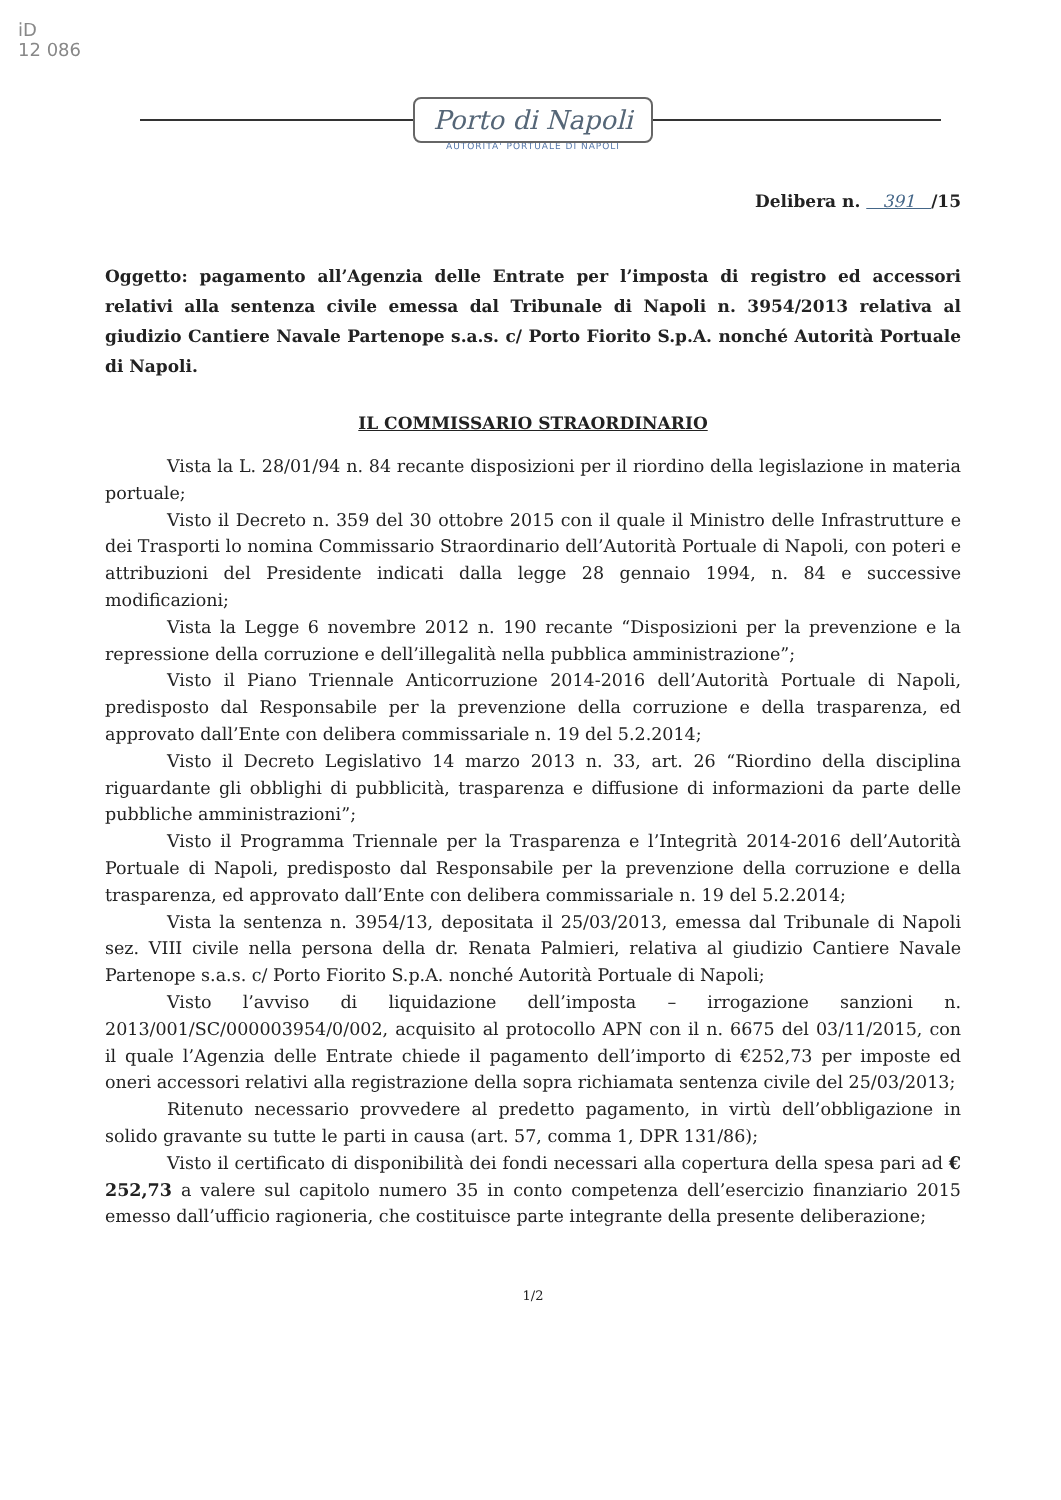iD
12 086
Porto di Napoli
AUTORITA' PORTUALE DI NAPOLI
Delibera n. 391 /15
Oggetto: pagamento all’Agenzia delle Entrate per l’imposta di registro ed accessori relativi alla sentenza civile emessa dal Tribunale di Napoli n. 3954/2013 relativa al giudizio Cantiere Navale Partenope s.a.s. c/ Porto Fiorito S.p.A. nonché Autorità Portuale di Napoli.
IL COMMISSARIO STRAORDINARIO
Vista la L. 28/01/94 n. 84 recante disposizioni per il riordino della legislazione in materia portuale;
Visto il Decreto n. 359 del 30 ottobre 2015 con il quale il Ministro delle Infrastrutture e dei Trasporti lo nomina Commissario Straordinario dell’Autorità Portuale di Napoli, con poteri e attribuzioni del Presidente indicati dalla legge 28 gennaio 1994, n. 84 e successive modificazioni;
Vista la Legge 6 novembre 2012 n. 190 recante “Disposizioni per la prevenzione e la repressione della corruzione e dell’illegalità nella pubblica amministrazione”;
Visto il Piano Triennale Anticorruzione 2014-2016 dell’Autorità Portuale di Napoli, predisposto dal Responsabile per la prevenzione della corruzione e della trasparenza, ed approvato dall’Ente con delibera commissariale n. 19 del 5.2.2014;
Visto il Decreto Legislativo 14 marzo 2013 n. 33, art. 26 “Riordino della disciplina riguardante gli obblighi di pubblicità, trasparenza e diffusione di informazioni da parte delle pubbliche amministrazioni”;
Visto il Programma Triennale per la Trasparenza e l’Integrità 2014-2016 dell’Autorità Portuale di Napoli, predisposto dal Responsabile per la prevenzione della corruzione e della trasparenza, ed approvato dall’Ente con delibera commissariale n. 19 del 5.2.2014;
Vista la sentenza n. 3954/13, depositata il 25/03/2013, emessa dal Tribunale di Napoli sez. VIII civile nella persona della dr. Renata Palmieri, relativa al giudizio Cantiere Navale Partenope s.a.s. c/ Porto Fiorito S.p.A. nonché Autorità Portuale di Napoli;
Visto l’avviso di liquidazione dell’imposta – irrogazione sanzioni n. 2013/001/SC/000003954/0/002, acquisito al protocollo APN con il n. 6675 del 03/11/2015, con il quale l’Agenzia delle Entrate chiede il pagamento dell’importo di €252,73 per imposte ed oneri accessori relativi alla registrazione della sopra richiamata sentenza civile del 25/03/2013;
Ritenuto necessario provvedere al predetto pagamento, in virtù dell’obbligazione in solido gravante su tutte le parti in causa (art. 57, comma 1, DPR 131/86);
Visto il certificato di disponibilità dei fondi necessari alla copertura della spesa pari ad € 252,73 a valere sul capitolo numero 35 in conto competenza dell’esercizio finanziario 2015 emesso dall’ufficio ragioneria, che costituisce parte integrante della presente deliberazione;
1/2